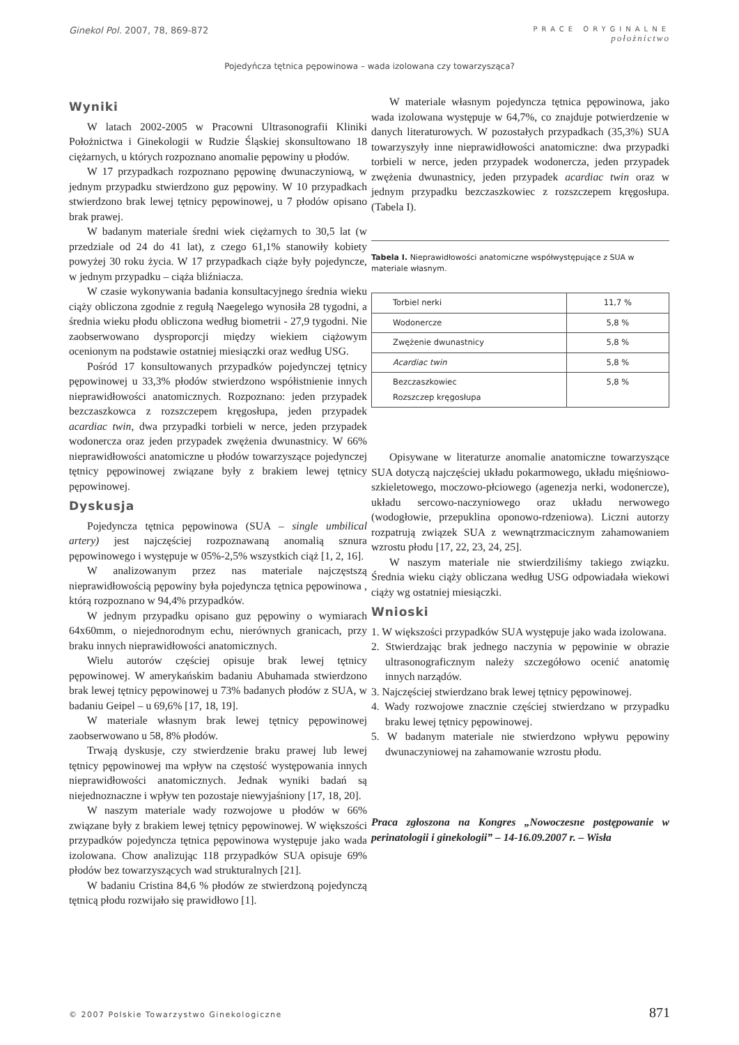Ginekol Pol. 2007, 78, 869-872
PRACE ORYGINALNE
położnictwo
Pojedyńcza tętnica pępowinowa – wada izolowana czy towarzysząca?
Wyniki
W latach 2002-2005 w Pracowni Ultrasonografii Kliniki Położnictwa i Ginekologii w Rudzie Śląskiej skonsultowano 18 ciężarnych, u których rozpoznano anomalie pępowiny u płodów.
W 17 przypadkach rozpoznano pępowinę dwunaczyniową, w jednym przypadku stwierdzono guz pępowiny. W 10 przypadkach stwierdzono brak lewej tętnicy pępowinowej, u 7 płodów opisano brak prawej.
W badanym materiale średni wiek ciężarnych to 30,5 lat (w przedziale od 24 do 41 lat), z czego 61,1% stanowiły kobiety powyżej 30 roku życia. W 17 przypadkach ciąże były pojedyncze, w jednym przypadku – ciąża bliźniacza.
W czasie wykonywania badania konsultacyjnego średnia wieku ciąży obliczona zgodnie z regułą Naegelego wynosiła 28 tygodni, a średnia wieku płodu obliczona według biometrii - 27,9 tygodni. Nie zaobserwowano dysproporcji między wiekiem ciążowym ocenionym na podstawie ostatniej miesiączki oraz według USG.
Pośród 17 konsultowanych przypadków pojedynczej tętnicy pępowinowej u 33,3% płodów stwierdzono współistnienie innych nieprawidłowości anatomicznych. Rozpoznano: jeden przypadek bezczaszkowca z rozszczepem kręgosłupa, jeden przypadek acardiac twin, dwa przypadki torbieli w nerce, jeden przypadek wodonercza oraz jeden przypadek zwężenia dwunastnicy. W 66% nieprawidłowości anatomiczne u płodów towarzyszące pojedynczej tętnicy pępowinowej związane były z brakiem lewej tętnicy pępowinowej.
Dyskusja
Pojedyncza tętnica pępowinowa (SUA – single umbilical artery) jest najczęściej rozpoznawaną anomalią sznura pępowinowego i występuje w 05%-2,5% wszystkich ciąż [1, 2, 16].
W analizowanym przez nas materiale najczęstszą nieprawidłowością pępowiny była pojedyncza tętnica pępowinowa , którą rozpoznano w 94,4% przypadków.
W jednym przypadku opisano guz pępowiny o wymiarach 64x60mm, o niejednorodnym echu, nierównych granicach, przy braku innych nieprawidłowości anatomicznych.
Wielu autorów częściej opisuje brak lewej tętnicy pępowinowej. W amerykańskim badaniu Abuhamada stwierdzono brak lewej tętnicy pępowinowej u 73% badanych płodów z SUA, w badaniu Geipel – u 69,6% [17, 18, 19].
W materiale własnym brak lewej tętnicy pępowinowej zaobserwowano u 58, 8% płodów.
Trwają dyskusje, czy stwierdzenie braku prawej lub lewej tętnicy pępowinowej ma wpływ na częstość występowania innych nieprawidłowości anatomicznych. Jednak wyniki badań są niejednoznaczne i wpływ ten pozostaje niewyjaśniony [17, 18, 20].
W naszym materiale wady rozwojowe u płodów w 66% związane były z brakiem lewej tętnicy pępowinowej. W większości przypadków pojedyncza tętnica pępowinowa występuje jako wada izolowana. Chow analizując 118 przypadków SUA opisuje 69% płodów bez towarzyszących wad strukturalnych [21].
W badaniu Cristina 84,6 % płodów ze stwierdzoną pojedynczą tętnicą płodu rozwijało się prawidłowo [1].
W materiale własnym pojedyncza tętnica pępowinowa, jako wada izolowana występuje w 64,7%, co znajduje potwierdzenie w danych literaturowych. W pozostałych przypadkach (35,3%) SUA towarzyszyły inne nieprawidłowości anatomiczne: dwa przypadki torbieli w nerce, jeden przypadek wodonercza, jeden przypadek zwężenia dwunastnicy, jeden przypadek acardiac twin oraz w jednym przypadku bezczaszkowiec z rozszczepem kręgosłupa. (Tabela I).
Tabela I. Nieprawidłowości anatomiczne współwystępujące z SUA w materiale własnym.
| Torbiel nerki | 11,7 % |
| Wodonercze | 5,8 % |
| Zwężenie dwunastnicy | 5,8 % |
| Acardiac twin | 5,8 % |
| Bezczaszkowiec Rozszczep kręgosłupa | 5,8 % |
Opisywane w literaturze anomalie anatomiczne towarzyszące SUA dotyczą najczęściej układu pokarmowego, układu mięśniowo- szkieletowego, moczowo-płciowego (agenezja nerki, wodonercze), układu sercowo-naczyniowego oraz układu nerwowego (wodogłowie, przepuklina oponowo-rdzeniowa). Liczni autorzy rozpatrują związek SUA z wewnątrzmacicznym zahamowaniem wzrostu płodu [17, 22, 23, 24, 25].
W naszym materiale nie stwierdziliśmy takiego związku. Średnia wieku ciąży obliczana według USG odpowiadała wiekowi ciąży wg ostatniej miesiączki.
Wnioski
1. W większości przypadków SUA występuje jako wada izolowana.
2. Stwierdzając brak jednego naczynia w pępowinie w obrazie ultrasonograficznym należy szczegółowo ocenić anatomię innych narządów.
3. Najczęściej stwierdzano brak lewej tętnicy pępowinowej.
4. Wady rozwojowe znacznie częściej stwierdzano w przypadku braku lewej tętnicy pępowinowej.
5. W badanym materiale nie stwierdzono wpływu pępowiny dwunaczyniowej na zahamowanie wzrostu płodu.
Praca zgłoszona na Kongres „Nowoczesne postępowanie w perinatologii i ginekologii” – 14-16.09.2007 r. – Wisła
© 2007 Polskie Towarzystwo Ginekologiczne 871